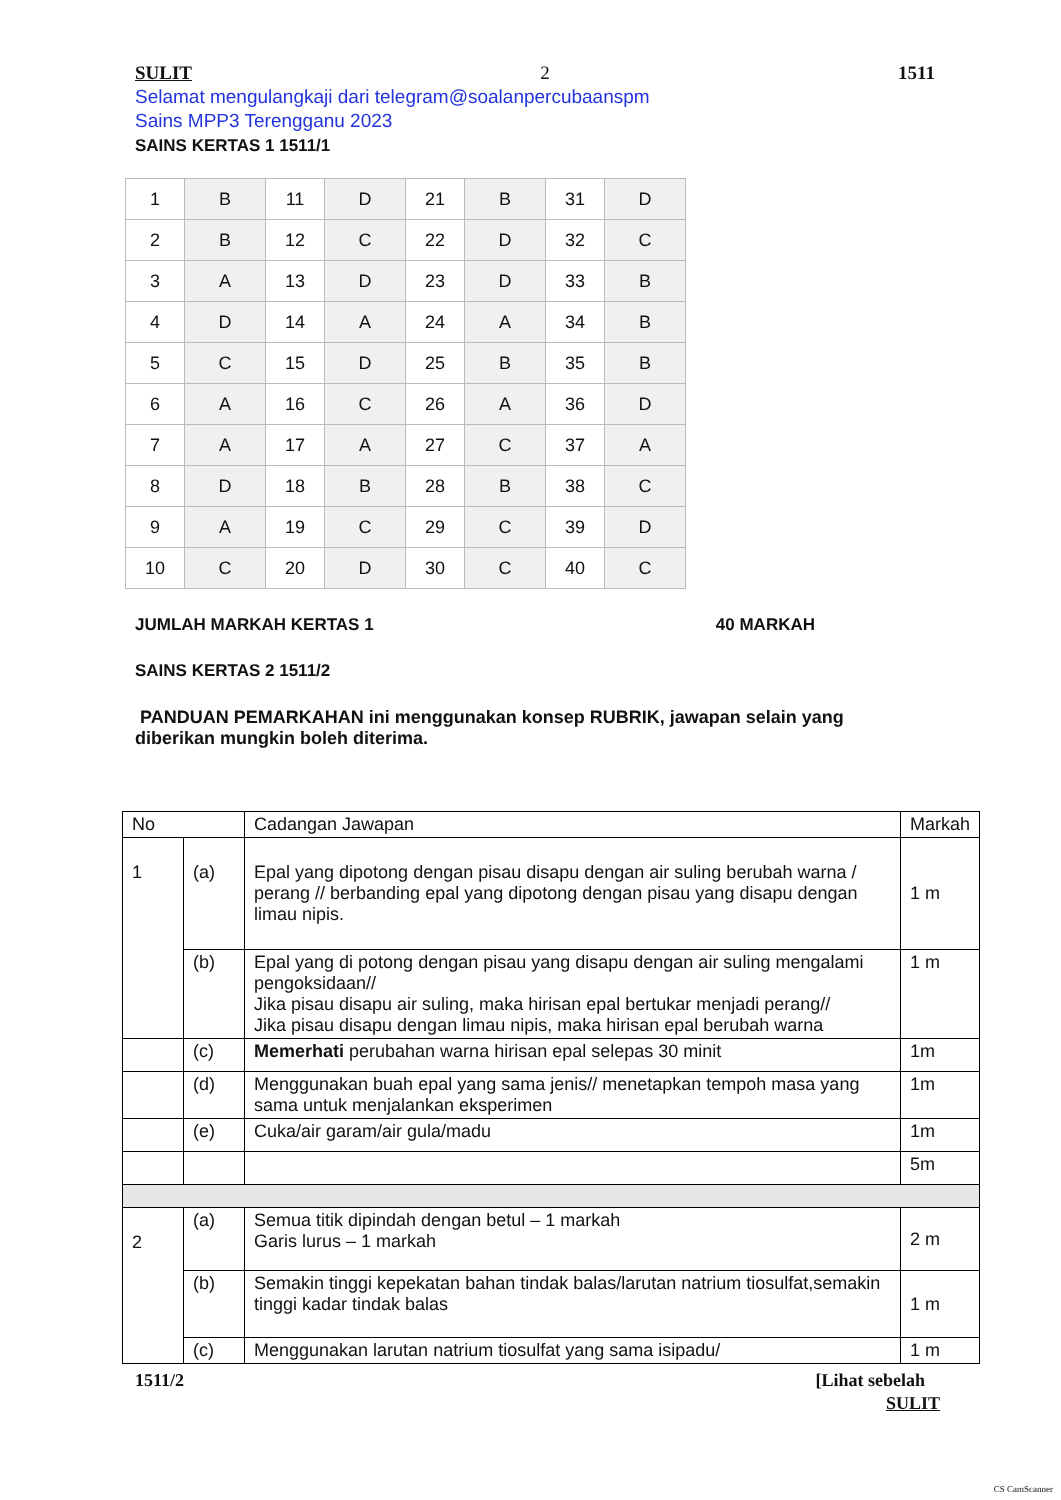SULIT 2 1511
Selamat mengulangkaji dari telegram@soalanpercubaanspm
Sains MPP3 Terengganu 2023
SAINS KERTAS 1 1511/1
| 1 | B | 11 | D | 21 | B | 31 | D |
| 2 | B | 12 | C | 22 | D | 32 | C |
| 3 | A | 13 | D | 23 | D | 33 | B |
| 4 | D | 14 | A | 24 | A | 34 | B |
| 5 | C | 15 | D | 25 | B | 35 | B |
| 6 | A | 16 | C | 26 | A | 36 | D |
| 7 | A | 17 | A | 27 | C | 37 | A |
| 8 | D | 18 | B | 28 | B | 38 | C |
| 9 | A | 19 | C | 29 | C | 39 | D |
| 10 | C | 20 | D | 30 | C | 40 | C |
JUMLAH MARKAH KERTAS 1 40 MARKAH
SAINS KERTAS 2 1511/2
PANDUAN PEMARKAHAN ini menggunakan konsep RUBRIK, jawapan selain yang diberikan mungkin boleh diterima.
| No | | Cadangan Jawapan | Markah |
| 1 | (a) | Epal yang dipotong dengan pisau disapu dengan air suling berubah warna / perang // berbanding epal yang dipotong dengan pisau yang disapu dengan limau nipis. | 1 m |
| | (b) | Epal yang di potong dengan pisau yang disapu dengan air suling mengalami pengoksidaan// Jika pisau disapu air suling, maka hirisan epal bertukar menjadi perang// Jika pisau disapu dengan limau nipis, maka hirisan epal berubah warna | 1 m |
| | (c) | Memerhati perubahan warna hirisan epal selepas 30 minit | 1m |
| | (d) | Menggunakan buah epal yang sama jenis// menetapkan tempoh masa yang sama untuk menjalankan eksperimen | 1m |
| | (e) | Cuka/air garam/air gula/madu | 1m |
| | | | 5m |
| 2 | (a) | Semua titik dipindah dengan betul – 1 markah Garis lurus – 1 markah | 2 m |
| | (b) | Semakin tinggi kepekatan bahan tindak balas/larutan natrium tiosulfat,semakin tinggi kadar tindak balas | 1 m |
| | (c) | Menggunakan larutan natrium tiosulfat yang sama isipadu/ | 1 m |
1511/2 [Lihat sebelah
SULIT
CS CamScanner